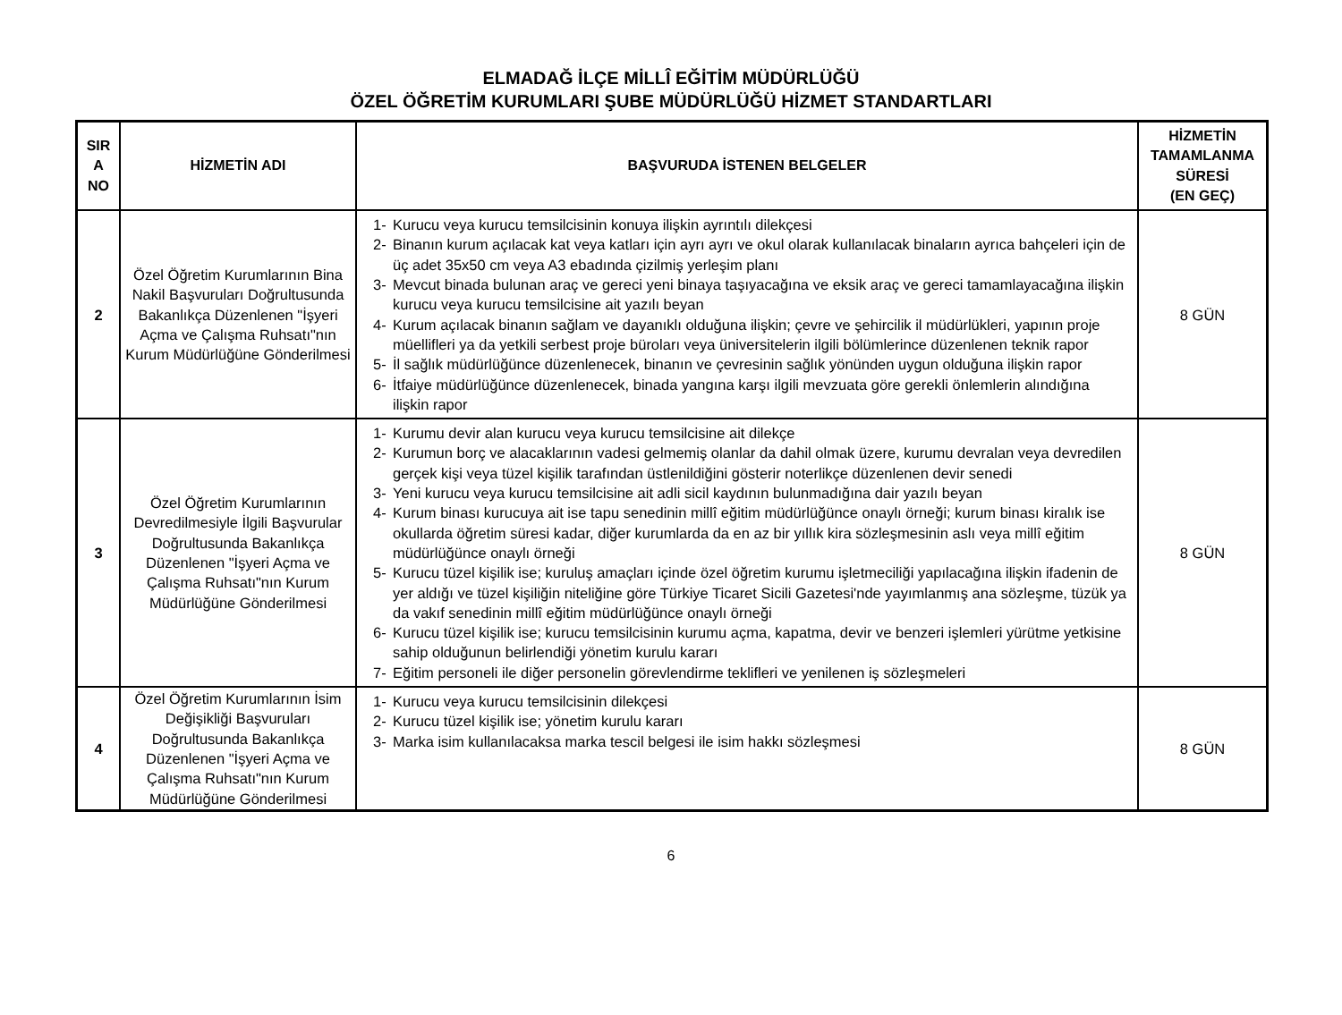ELMADAĞ İLÇE MİLLÎ EĞİTİM MÜDÜRLÜĞÜ
ÖZEL ÖĞRETİM KURUMLARI ŞUBE MÜDÜRLÜĞÜ HİZMET STANDARTLARI
| SIR A NO | HİZMETİN ADI | BAŞVURUDA İSTENEN BELGELER | HİZMETİN TAMAMLANMA SÜRESİ (EN GEÇ) |
| --- | --- | --- | --- |
| 2 | Özel Öğretim Kurumlarının Bina Nakil Başvuruları Doğrultusunda Bakanlıkça Düzenlenen "İşyeri Açma ve Çalışma Ruhsatı"nın Kurum Müdürlüğüne Gönderilmesi | 1- Kurucu veya kurucu temsilcisinin konuya ilişkin ayrıntılı dilekçesi 2- Binanın kurum açılacak kat veya katları için ayrı ayrı ve okul olarak kullanılacak binaların ayrıca bahçeleri için de üç adet 35x50 cm veya A3 ebadında çizilmiş yerleşim planı 3- Mevcut binada bulunan araç ve gereci yeni binaya taşıyacağına ve eksik araç ve gereci tamamlayacağına ilişkin kurucu veya kurucu temsilcisine ait yazılı beyan 4- Kurum açılacak binanın sağlam ve dayanıklı olduğuna ilişkin; çevre ve şehircilik il müdürlükleri, yapının proje müellifleri ya da yetkili serbest proje büroları veya üniversitelerin ilgili bölümlerince düzenlenen teknik rapor 5- İl sağlık müdürlüğünce düzenlenecek, binanın ve çevresinin sağlık yönünden uygun olduğuna ilişkin rapor 6- İtfaiye müdürlüğünce düzenlenecek, binada yangına karşı ilgili mevzuata göre gerekli önlemlerin alındığına ilişkin rapor | 8 GÜN |
| 3 | Özel Öğretim Kurumlarının Devredilmesiyle İlgili Başvurular Doğrultusunda Bakanlıkça Düzenlenen "İşyeri Açma ve Çalışma Ruhsatı"nın Kurum Müdürlüğüne Gönderilmesi | 1- Kurumu devir alan kurucu veya kurucu temsilcisine ait dilekçe 2- Kurumun borç ve alacaklarının vadesi gelmemiş olanlar da dahil olmak üzere, kurumu devralan veya devredilen gerçek kişi veya tüzel kişilik tarafından üstlenildiğini gösterir noterlikçe düzenlenen devir senedi 3- Yeni kurucu veya kurucu temsilcisine ait adli sicil kaydının bulunmadığına dair yazılı beyan 4- Kurum binası kurucuya ait ise tapu senedinin millî eğitim müdürlüğünce onaylı örneği; kurum binası kiralık ise okullarda öğretim süresi kadar, diğer kurumlarda da en az bir yıllık kira sözleşmesinin aslı veya millî eğitim müdürlüğünce onaylı örneği 5- Kurucu tüzel kişilik ise; kuruluş amaçları içinde özel öğretim kurumu işletmeciliği yapılacağına ilişkin ifadenin de yer aldığı ve tüzel kişiliğin niteliğine göre Türkiye Ticaret Sicili Gazetesi'nde yayımlanmış ana sözleşme, tüzük ya da vakıf senedinin millî eğitim müdürlüğünce onaylı örneği 6- Kurucu tüzel kişilik ise; kurucu temsilcisinin kurumu açma, kapatma, devir ve benzeri işlemleri yürütme yetkisine sahip olduğunun belirlendiği yönetim kurulu kararı 7- Eğitim personeli ile diğer personelin görevlendirme teklifleri ve yenilenen iş sözleşmeleri | 8 GÜN |
| 4 | Özel Öğretim Kurumlarının İsim Değişikliği Başvuruları Doğrultusunda Bakanlıkça Düzenlenen "İşyeri Açma ve Çalışma Ruhsatı"nın Kurum Müdürlüğüne Gönderilmesi | 1- Kurucu veya kurucu temsilcisinin dilekçesi 2- Kurucu tüzel kişilik ise; yönetim kurulu kararı 3- Marka isim kullanılacaksa marka tescil belgesi ile isim hakkı sözleşmesi | 8 GÜN |
6